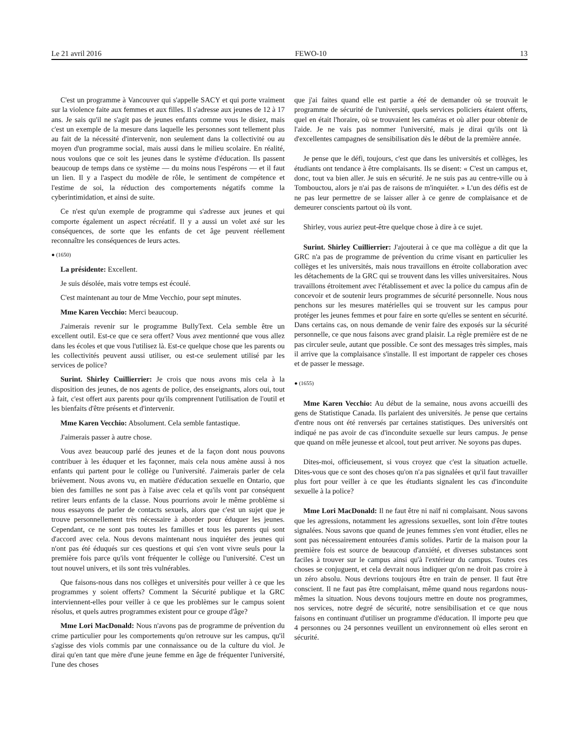Le 21 avril 2016 FEWO-10 13
C'est un programme à Vancouver qui s'appelle SACY et qui porte vraiment sur la violence faite aux femmes et aux filles. Il s'adresse aux jeunes de 12 à 17 ans. Je sais qu'il ne s'agit pas de jeunes enfants comme vous le disiez, mais c'est un exemple de la mesure dans laquelle les personnes sont tellement plus au fait de la nécessité d'intervenir, non seulement dans la collectivité ou au moyen d'un programme social, mais aussi dans le milieu scolaire. En réalité, nous voulons que ce soit les jeunes dans le système d'éducation. Ils passent beaucoup de temps dans ce système — du moins nous l'espérons — et il faut un lien. Il y a l'aspect du modèle de rôle, le sentiment de compétence et l'estime de soi, la réduction des comportements négatifs comme la cyberintimidation, et ainsi de suite.
Ce n'est qu'un exemple de programme qui s'adresse aux jeunes et qui comporte également un aspect récréatif. Il y a aussi un volet axé sur les conséquences, de sorte que les enfants de cet âge peuvent réellement reconnaître les conséquences de leurs actes.
● (1650)
La présidente: Excellent.
Je suis désolée, mais votre temps est écoulé.
C'est maintenant au tour de Mme Vecchio, pour sept minutes.
Mme Karen Vecchio: Merci beaucoup.
J'aimerais revenir sur le programme BullyText. Cela semble être un excellent outil. Est-ce que ce sera offert? Vous avez mentionné que vous allez dans les écoles et que vous l'utilisez là. Est-ce quelque chose que les parents ou les collectivités peuvent aussi utiliser, ou est-ce seulement utilisé par les services de police?
Surint. Shirley Cuillierrier: Je crois que nous avons mis cela à la disposition des jeunes, de nos agents de police, des enseignants, alors oui, tout à fait, c'est offert aux parents pour qu'ils comprennent l'utilisation de l'outil et les bienfaits d'être présents et d'intervenir.
Mme Karen Vecchio: Absolument. Cela semble fantastique.
J'aimerais passer à autre chose.
Vous avez beaucoup parlé des jeunes et de la façon dont nous pouvons contribuer à les éduquer et les façonner, mais cela nous amène aussi à nos enfants qui partent pour le collège ou l'université. J'aimerais parler de cela brièvement. Nous avons vu, en matière d'éducation sexuelle en Ontario, que bien des familles ne sont pas à l'aise avec cela et qu'ils vont par conséquent retirer leurs enfants de la classe. Nous pourrions avoir le même problème si nous essayons de parler de contacts sexuels, alors que c'est un sujet que je trouve personnellement très nécessaire à aborder pour éduquer les jeunes. Cependant, ce ne sont pas toutes les familles et tous les parents qui sont d'accord avec cela. Nous devons maintenant nous inquiéter des jeunes qui n'ont pas été éduqués sur ces questions et qui s'en vont vivre seuls pour la première fois parce qu'ils vont fréquenter le collège ou l'université. C'est un tout nouvel univers, et ils sont très vulnérables.
Que faisons-nous dans nos collèges et universités pour veiller à ce que les programmes y soient offerts? Comment la Sécurité publique et la GRC interviennent-elles pour veiller à ce que les problèmes sur le campus soient résolus, et quels autres programmes existent pour ce groupe d'âge?
Mme Lori MacDonald: Nous n'avons pas de programme de prévention du crime particulier pour les comportements qu'on retrouve sur les campus, qu'il s'agisse des viols commis par une connaissance ou de la culture du viol. Je dirai qu'en tant que mère d'une jeune femme en âge de fréquenter l'université, l'une des choses
que j'ai faites quand elle est partie a été de demander où se trouvait le programme de sécurité de l'université, quels services policiers étaient offerts, quel en était l'horaire, où se trouvaient les caméras et où aller pour obtenir de l'aide. Je ne vais pas nommer l'université, mais je dirai qu'ils ont là d'excellentes campagnes de sensibilisation dès le début de la première année.
Je pense que le défi, toujours, c'est que dans les universités et collèges, les étudiants ont tendance à être complaisants. Ils se disent: « C'est un campus et, donc, tout va bien aller. Je suis en sécurité. Je ne suis pas au centre-ville ou à Tombouctou, alors je n'ai pas de raisons de m'inquiéter. » L'un des défis est de ne pas leur permettre de se laisser aller à ce genre de complaisance et de demeurer conscients partout où ils vont.
Shirley, vous auriez peut-être quelque chose à dire à ce sujet.
Surint. Shirley Cuillierrier: J'ajouterai à ce que ma collègue a dit que la GRC n'a pas de programme de prévention du crime visant en particulier les collèges et les universités, mais nous travaillons en étroite collaboration avec les détachements de la GRC qui se trouvent dans les villes universitaires. Nous travaillons étroitement avec l'établissement et avec la police du campus afin de concevoir et de soutenir leurs programmes de sécurité personnelle. Nous nous penchons sur les mesures matérielles qui se trouvent sur les campus pour protéger les jeunes femmes et pour faire en sorte qu'elles se sentent en sécurité. Dans certains cas, on nous demande de venir faire des exposés sur la sécurité personnelle, ce que nous faisons avec grand plaisir. La règle première est de ne pas circuler seule, autant que possible. Ce sont des messages très simples, mais il arrive que la complaisance s'installe. Il est important de rappeler ces choses et de passer le message.
● (1655)
Mme Karen Vecchio: Au début de la semaine, nous avons accueilli des gens de Statistique Canada. Ils parlaient des universités. Je pense que certains d'entre nous ont été renversés par certaines statistiques. Des universités ont indiqué ne pas avoir de cas d'inconduite sexuelle sur leurs campus. Je pense que quand on mêle jeunesse et alcool, tout peut arriver. Ne soyons pas dupes.
Dites-moi, officieusement, si vous croyez que c'est la situation actuelle. Dites-vous que ce sont des choses qu'on n'a pas signalées et qu'il faut travailler plus fort pour veiller à ce que les étudiants signalent les cas d'inconduite sexuelle à la police?
Mme Lori MacDonald: Il ne faut être ni naïf ni complaisant. Nous savons que les agressions, notamment les agressions sexuelles, sont loin d'être toutes signalées. Nous savons que quand de jeunes femmes s'en vont étudier, elles ne sont pas nécessairement entourées d'amis solides. Partir de la maison pour la première fois est source de beaucoup d'anxiété, et diverses substances sont faciles à trouver sur le campus ainsi qu'à l'extérieur du campus. Toutes ces choses se conjuguent, et cela devrait nous indiquer qu'on ne droit pas croire à un zéro absolu. Nous devrions toujours être en train de penser. Il faut être conscient. Il ne faut pas être complaisant, même quand nous regardons nous-mêmes la situation. Nous devons toujours mettre en doute nos programmes, nos services, notre degré de sécurité, notre sensibilisation et ce que nous faisons en continuant d'utiliser un programme d'éducation. Il importe peu que 4 personnes ou 24 personnes veuillent un environnement où elles seront en sécurité.